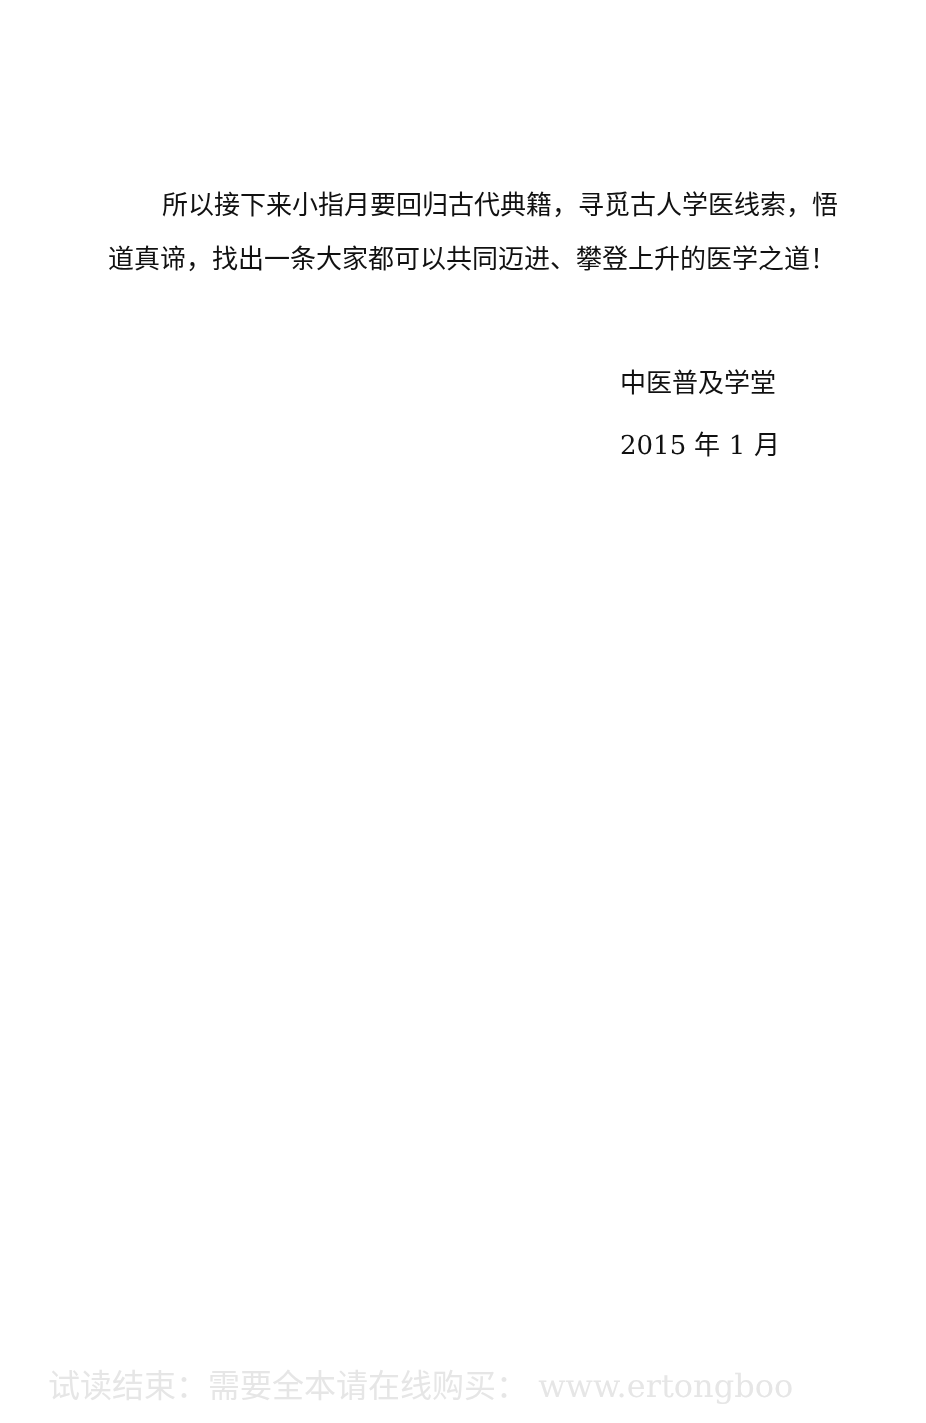所以接下来小指月要回归古代典籍，寻觅古人学医线索，悟道真谛，找出一条大家都可以共同迈进、攀登上升的医学之道！
中医普及学堂
2015 年 1 月
试读结束：需要全本请在线购买： www.ertongboo